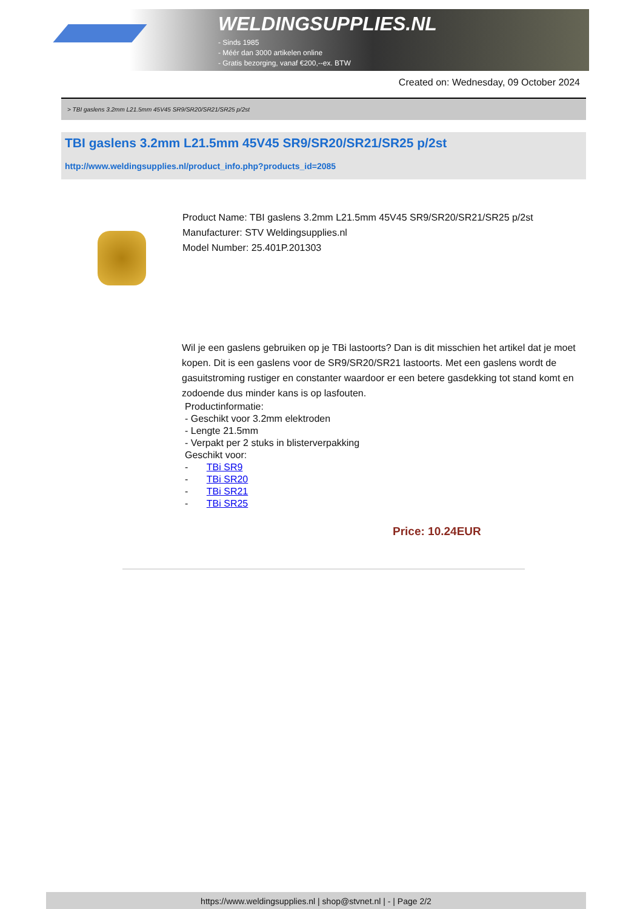WELDINGSUPPLIES.NL
- Sinds 1985
- Méér dan 3000 artikelen online
- Gratis bezorging, vanaf €200,--ex. BTW
Created on: Wednesday, 09 October 2024
> TBI gaslens 3.2mm L21.5mm 45V45 SR9/SR20/SR21/SR25 p/2st
TBI gaslens 3.2mm L21.5mm 45V45 SR9/SR20/SR21/SR25 p/2st
http://www.weldingsupplies.nl/product_info.php?products_id=2085
Product Name: TBI gaslens 3.2mm L21.5mm 45V45 SR9/SR20/SR21/SR25 p/2st
Manufacturer: STV Weldingsupplies.nl
Model Number: 25.401P.201303
Wil je een gaslens gebruiken op je TBi lastoorts? Dan is dit misschien het artikel dat je moet kopen. Dit is een gaslens voor de SR9/SR20/SR21 lastoorts. Met een gaslens wordt de gasuitstroming rustiger en constanter waardoor er een betere gasdekking tot stand komt en zodoende dus minder kans is op lasfouten.
Productinformatie:
- Geschikt voor 3.2mm elektroden
- Lengte 21.5mm
- Verpakt per 2 stuks in blisterverpakking
Geschikt voor:
- TBi SR9
- TBi SR20
- TBi SR21
- TBi SR25
Price: 10.24EUR
https://www.weldingsupplies.nl | shop@stvnet.nl | - | Page 2/2